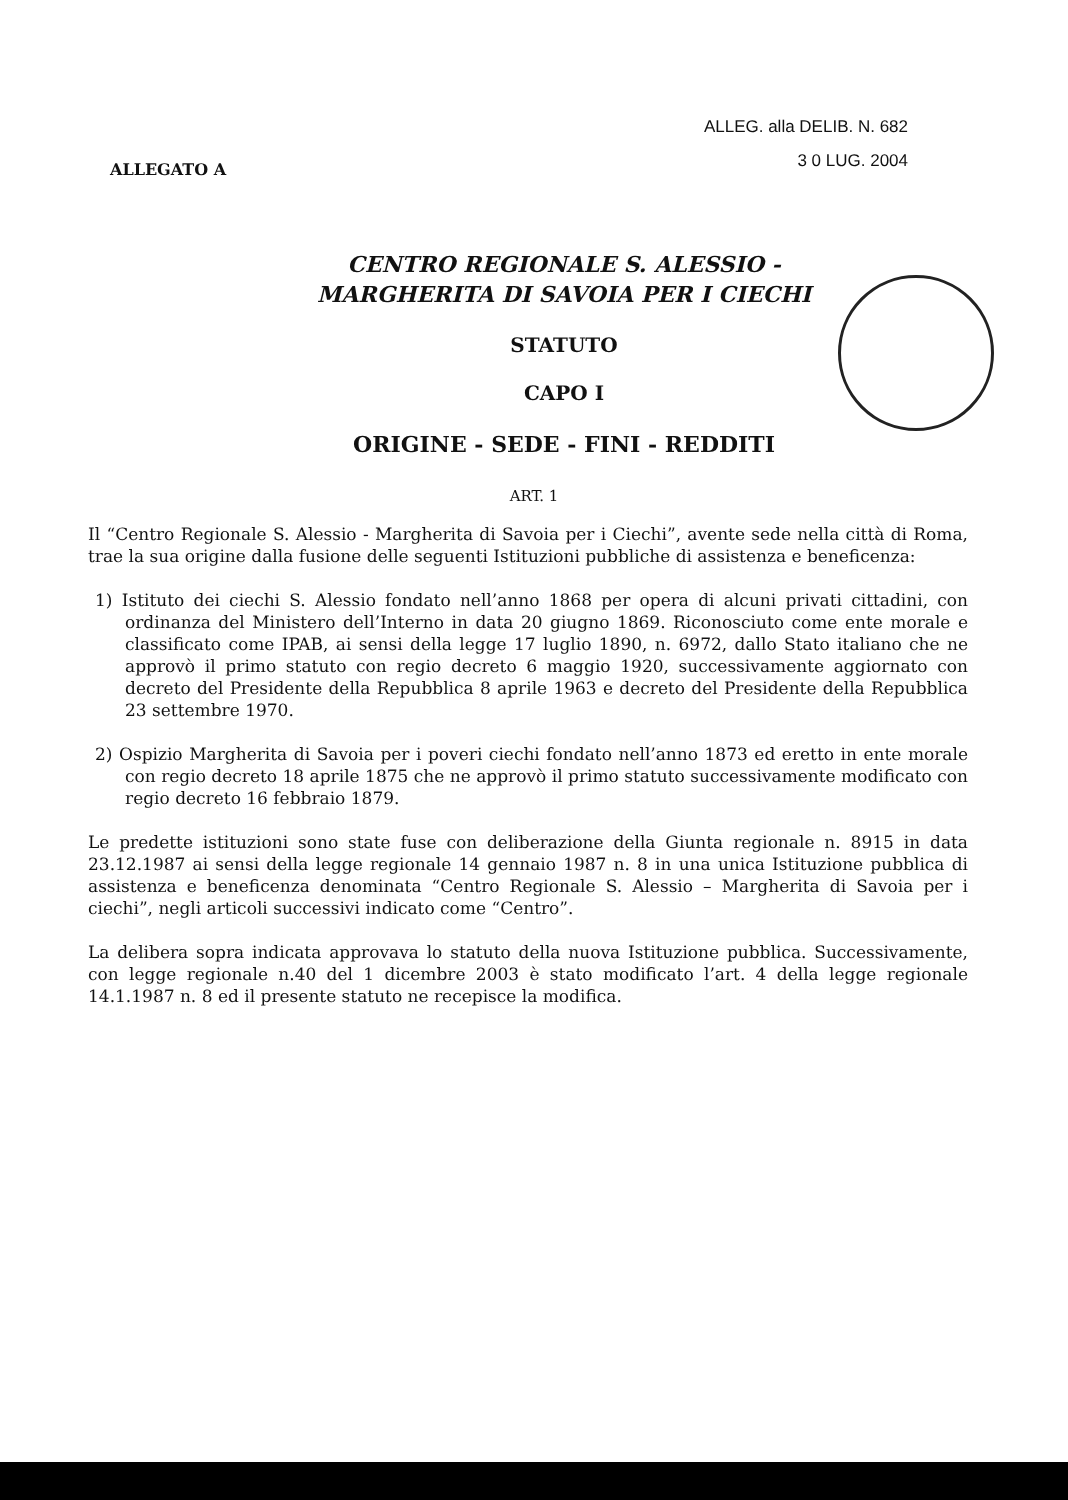ALLEGATO A
ALLEG. alla DELIB. N. 682
3 0 LUG. 2004
CENTRO REGIONALE S. ALESSIO -
MARGHERITA DI SAVOIA PER I CIECHI
STATUTO
CAPO I
ORIGINE - SEDE - FINI - REDDITI
ART. 1
Il “Centro Regionale S. Alessio - Margherita di Savoia per i Ciechi”, avente sede nella città di Roma, trae la sua origine dalla fusione delle seguenti Istituzioni pubbliche di assistenza e beneficenza:
1) Istituto dei ciechi S. Alessio fondato nell’anno 1868 per opera di alcuni privati cittadini, con ordinanza del Ministero dell’Interno in data 20 giugno 1869. Riconosciuto come ente morale e classificato come IPAB, ai sensi della legge 17 luglio 1890, n. 6972, dallo Stato italiano che ne approvò il primo statuto con regio decreto 6 maggio 1920, successivamente aggiornato con decreto del Presidente della Repubblica 8 aprile 1963 e decreto del Presidente della Repubblica 23 settembre 1970.
2) Ospizio Margherita di Savoia per i poveri ciechi fondato nell’anno 1873 ed eretto in ente morale con regio decreto 18 aprile 1875 che ne approvò il primo statuto successivamente modificato con regio decreto 16 febbraio 1879.
Le predette istituzioni sono state fuse con deliberazione della Giunta regionale n. 8915 in data 23.12.1987 ai sensi della legge regionale 14 gennaio 1987 n. 8 in una unica Istituzione pubblica di assistenza e beneficenza denominata “Centro Regionale S. Alessio – Margherita di Savoia per i ciechi”, negli articoli successivi indicato come “Centro”.
La delibera sopra indicata approvava lo statuto della nuova Istituzione pubblica. Successivamente, con legge regionale n.40 del 1 dicembre 2003 è stato modificato l’art. 4 della legge regionale 14.1.1987 n. 8 ed il presente statuto ne recepisce la modifica.